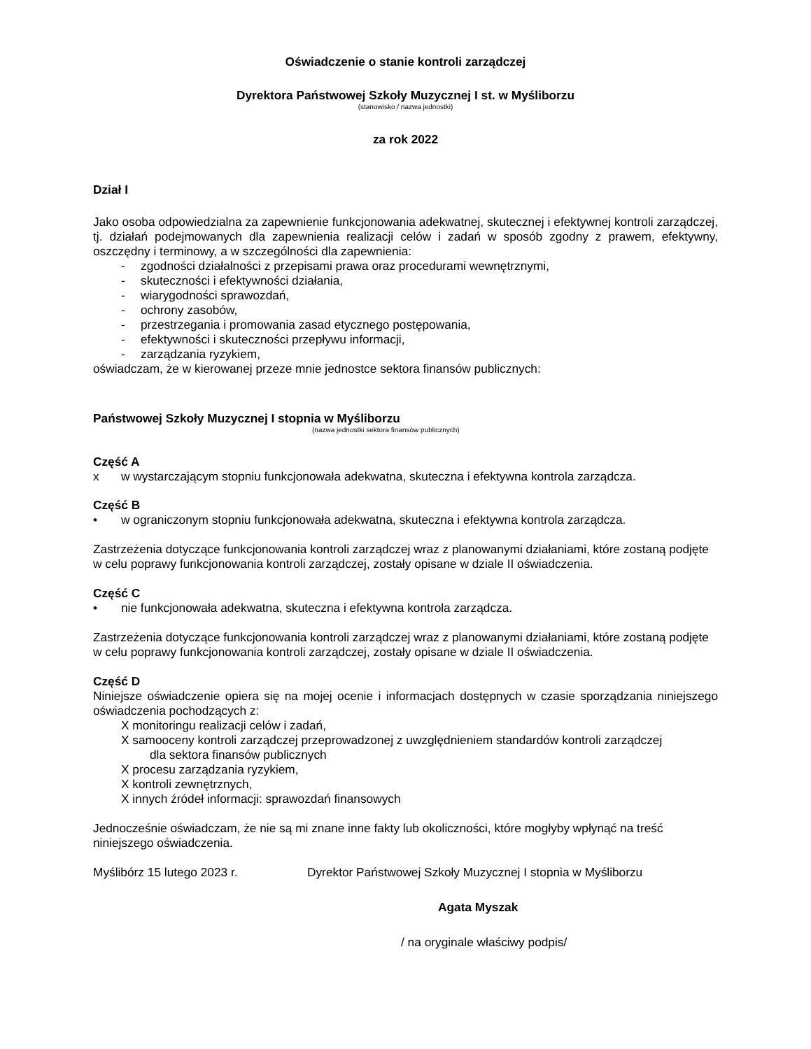Oświadczenie o stanie kontroli zarządczej
Dyrektora Państwowej Szkoły Muzycznej I st. w Myśliborzu
(stanowisko / nazwa jednostki)
za rok 2022
Dział I
Jako osoba odpowiedzialna za zapewnienie funkcjonowania adekwatnej, skutecznej i efektywnej kontroli zarządczej, tj. działań podejmowanych dla zapewnienia realizacji celów i zadań w sposób zgodny z prawem, efektywny, oszczędny i terminowy, a w szczególności dla zapewnienia:
- zgodności działalności z przepisami prawa oraz procedurami wewnętrznymi,
- skuteczności i efektywności działania,
- wiarygodności sprawozdań,
- ochrony zasobów,
- przestrzegania i promowania zasad etycznego postępowania,
- efektywności i skuteczności przepływu informacji,
- zarządzania ryzykiem,
oświadczam, że w kierowanej przeze mnie jednostce sektora finansów publicznych:
Państwowej Szkoły Muzycznej I stopnia w Myśliborzu
(nazwa jednostki sektora finansów publicznych)
Część A
x w wystarczającym stopniu funkcjonowała adekwatna, skuteczna i efektywna kontrola zarządcza.
Część B
• w ograniczonym stopniu funkcjonowała adekwatna, skuteczna i efektywna kontrola zarządcza.
Zastrzeżenia dotyczące funkcjonowania kontroli zarządczej wraz z planowanymi działaniami, które zostaną podjęte w celu poprawy funkcjonowania kontroli zarządczej, zostały opisane w dziale II oświadczenia.
Część C
• nie funkcjonowała adekwatna, skuteczna i efektywna kontrola zarządcza.
Zastrzeżenia dotyczące funkcjonowania kontroli zarządczej wraz z planowanymi działaniami, które zostaną podjęte w celu poprawy funkcjonowania kontroli zarządczej, zostały opisane w dziale II oświadczenia.
Część D
Niniejsze oświadczenie opiera się na mojej ocenie i informacjach dostępnych w czasie sporządzania niniejszego oświadczenia pochodzących z:
X monitoringu realizacji celów i zadań,
X samooceny kontroli zarządczej przeprowadzonej z uwzględnieniem standardów kontroli zarządczej
dla sektora finansów publicznych
X procesu zarządzania ryzykiem,
X kontroli zewnętrznych,
X innych źródeł informacji: sprawozdań finansowych
Jednocześnie oświadczam, że nie są mi znane inne fakty lub okoliczności, które mogłyby wpłynąć na treść niniejszego oświadczenia.
Myślibórz 15 lutego 2023 r. Dyrektor Państwowej Szkoły Muzycznej I stopnia w Myśliborzu
Agata Myszak
/ na oryginale właściwy podpis/